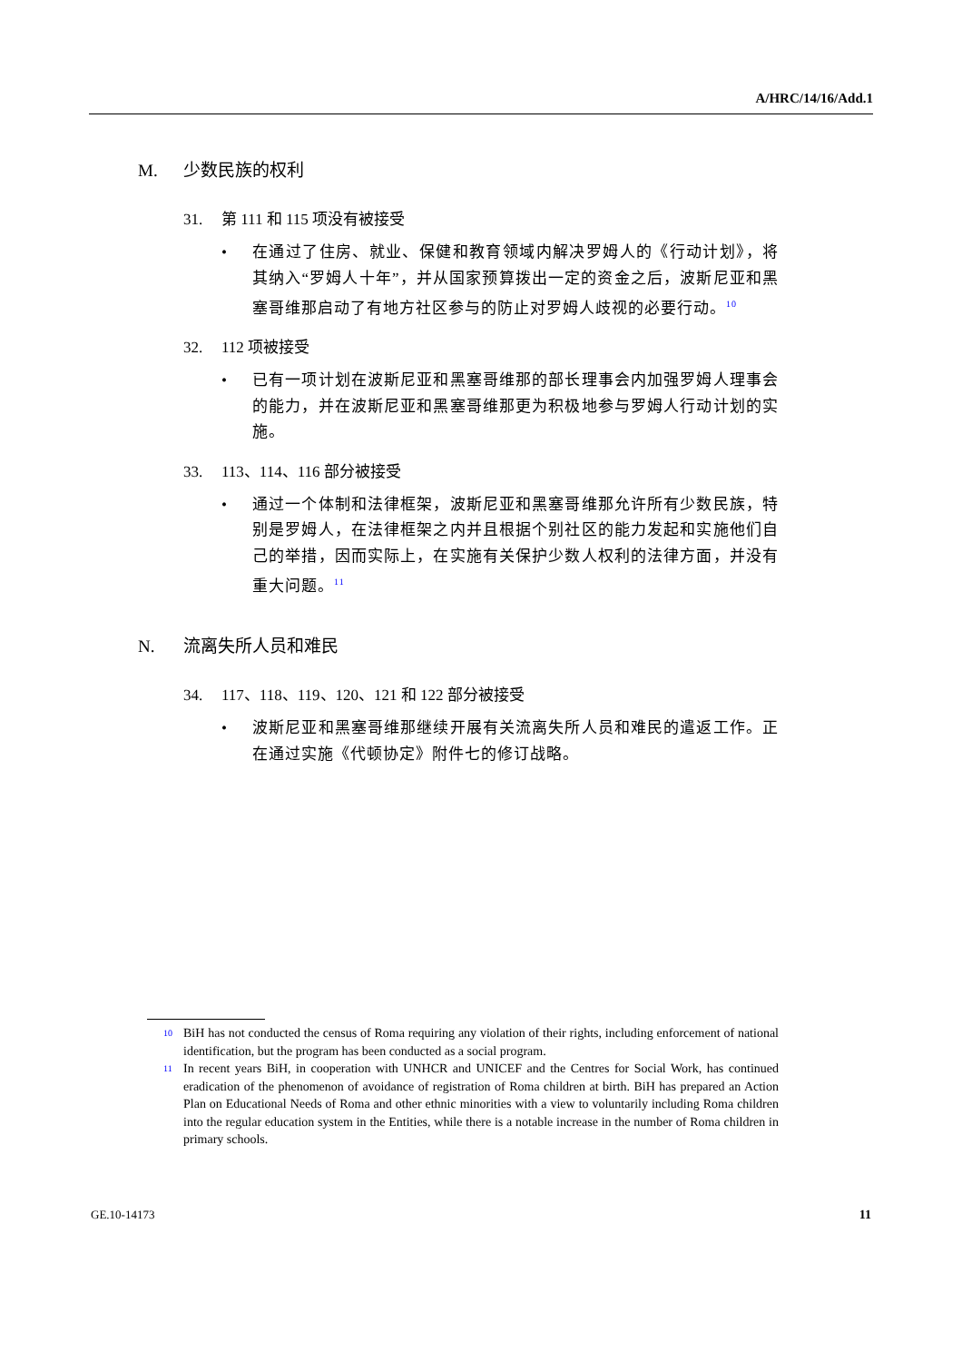A/HRC/14/16/Add.1
M. 少数民族的权利
31. 第 111 和 115 项没有被接受
• 在通过了住房、就业、保健和教育领域内解决罗姆人的《行动计划》，将其纳入“罗姆人十年”，并从国家预算拨出一定的资金之后，波斯尼亚和黑塞哥维那启动了有地方社区参与的防止对罗姆人歧视的必要行动。<sup>10</sup>
32. 112 项被接受
• 已有一项计划在波斯尼亚和黑塞哥维那的部长理事会内加强罗姆人理事会的能力，并在波斯尼亚和黑塞哥维那更为积极地参与罗姆人行动计划的实施。
33. 113、114、116 部分被接受
• 通过一个体制和法律框架，波斯尼亚和黑塞哥维那允许所有少数民族，特别是罗姆人，在法律框架之内并且根据个别社区的能力发起和实施他们自己的举措，因而实际上，在实施有关保护少数人权利的法律方面，并没有重大问题。<sup>11</sup>
N. 流离失所人员和难民
34. 117、118、119、120、121 和 122 部分被接受
• 波斯尼亚和黑塞哥维那继续开展有关流离失所人员和难民的遣返工作。正在通过实施《代顿协定》附件七的修订战略。
<sup>10</sup> BiH has not conducted the census of Roma requiring any violation of their rights, including enforcement of national identification, but the program has been conducted as a social program.
<sup>11</sup> In recent years BiH, in cooperation with UNHCR and UNICEF and the Centres for Social Work, has continued eradication of the phenomenon of avoidance of registration of Roma children at birth. BiH has prepared an Action Plan on Educational Needs of Roma and other ethnic minorities with a view to voluntarily including Roma children into the regular education system in the Entities, while there is a notable increase in the number of Roma children in primary schools.
GE.10-14173 11